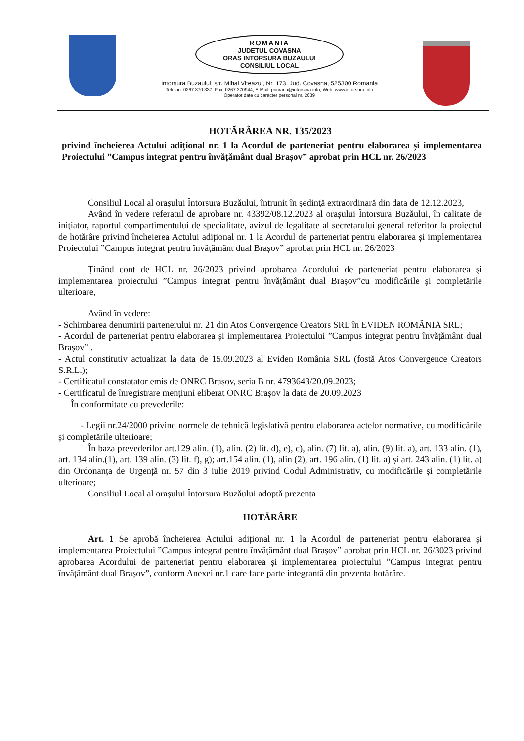ROMANIA
JUDETUL COVASNA
ORAS INTORSURA BUZAULUI
CONSILIUL LOCAL
Intorsura Buzaului, str. Mihai Viteazul, Nr. 173, Jud. Covasna, 525300 Romania
Telefon: 0267 370 337, Fax: 0267 370944, E-Mail: primaria@intorsura.info, Web: www.intorsura.info
Operator date cu caracter personal nr. 2639
HOTĂRÂREA NR. 135/2023
privind încheierea Actului adițional nr. 1 la Acordul de parteneriat pentru elaborarea și implementarea Proiectului ”Campus integrat pentru învățământ dual Brașov” aprobat prin HCL nr. 26/2023
Consiliul Local al oraşului Întorsura Buzăului, întrunit în şedinţă extraordinară din data de 12.12.2023,
Având în vedere referatul de aprobare nr. 43392/08.12.2023 al orașului Întorsura Buzăului, în calitate de iniţiator, raportul compartimentului de specialitate, avizul de legalitate al secretarului general referitor la proiectul de hotărâre privind încheierea Actului adițional nr. 1 la Acordul de parteneriat pentru elaborarea și implementarea Proiectului ”Campus integrat pentru învățământ dual Brașov” aprobat prin HCL nr. 26/2023
Ținând cont de HCL nr. 26/2023 privind aprobarea Acordului de parteneriat pentru elaborarea şi implementarea proiectului ”Campus integrat pentru învățământ dual Brașov”cu modificările şi completările ulterioare,
Având în vedere:
- Schimbarea denumirii partenerului nr. 21 din Atos Convergence Creators SRL în EVIDEN ROMÂNIA SRL;
- Acordul de parteneriat pentru elaborarea și implementarea Proiectului ”Campus integrat pentru învățământ dual Brașov” .
- Actul constitutiv actualizat la data de 15.09.2023 al Eviden România SRL (fostă Atos Convergence Creators S.R.L.);
- Certificatul constatator emis de ONRC Brașov, seria B nr. 4793643/20.09.2023;
- Certificatul de înregistrare mențiuni eliberat ONRC Brașov la data de 20.09.2023
În conformitate cu prevederile:
- Legii nr.24/2000 privind normele de tehnică legislativă pentru elaborarea actelor normative, cu modificările și completările ulterioare;
În baza prevederilor art.129 alin. (1), alin. (2) lit. d), e), c), alin. (7) lit. a), alin. (9) lit. a), art. 133 alin. (1), art. 134 alin.(1), art. 139 alin. (3) lit. f), g); art.154 alin. (1), alin (2), art. 196 alin. (1) lit. a) și art. 243 alin. (1) lit. a) din Ordonanța de Urgență nr. 57 din 3 iulie 2019 privind Codul Administrativ, cu modificările și completările ulterioare;
Consiliul Local al oraşului Întorsura Buzăului adoptă prezenta
HOTĂRÂRE
Art. 1 Se aprobă încheierea Actului adițional nr. 1 la Acordul de parteneriat pentru elaborarea și implementarea Proiectului ”Campus integrat pentru învățământ dual Brașov” aprobat prin HCL nr. 26/3023 privind aprobarea Acordului de parteneriat pentru elaborarea și implementarea proiectului ”Campus integrat pentru învățământ dual Brașov”, conform Anexei nr.1 care face parte integrantă din prezenta hotărâre.